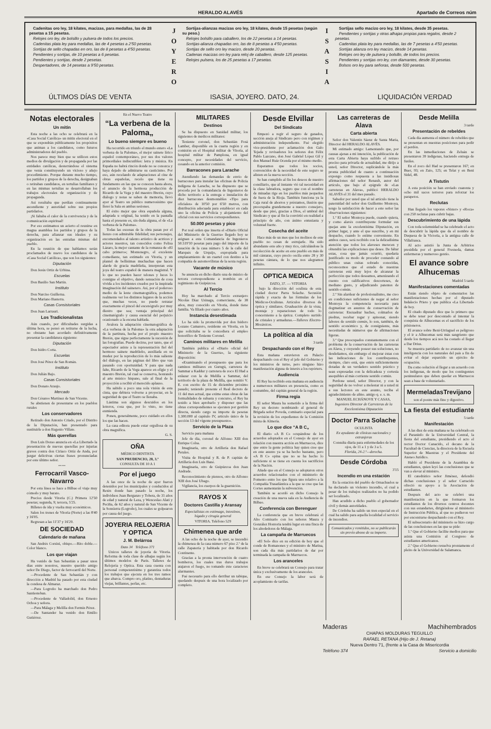HERALDO ALAVÉS Apartado de Correos núm
Cadenitas oro ley, 18 kilates, macizas, para medallas, las de 28 pesetas a 15 pesetas.
Relojes oro ley, de bolsillo y pulsera de todos los precios.
Cadenitas plata ley para medallas, las de 4 pesetas a 2'50 pesetas.
Sortijas de sello chapadas en oro, las de 8 pesetas a 4'50 pesetas.
Pendientes y sortijas, de 10 pesetas a 6 pesetas.
Pendientes y sortijas, desde 2 pesetas.
Despertadores, de 14 pesetas a 9'50 pesetas.
J
O
Y
E
R
O
Sortijas-alianzas macizas oro ley, 18 kilates, desde 15 pesetas (según su peso.)
Relojes bolsillo para caballero, los de 22 pesetas a 14 pesetas.
Sortijas-alianza chapadas oro, las de 8 pesetas a 4'50 pesetas.
Sortijas de sello oro ley macizo, desde 20 pesetas.
Cadenas macizas oro ley para reloj de caballero, desde 125 pesetas.
Relojes pulsera, los de 25 pesetas a 17 pesetas.
I
S
A
S
I
A
Sortijas sello macizo oro ley, 18 kilates, desde 35 pesetas.
Pendientes y sortijas y otras alhajas propias para regalos, desde 2 pesetas.
Cadenitas plata ley para medallas, las de 7 pesetas a 4'50 pesetas.
Sortijas alianza oro ley macizo, desde 14 pesetas.
Relojes oro ley de pulsera y bolsillo, de todos los precios.
Pendientes y sortijas oro ley, con diamantes, desde 30 pesetas.
Bolsos oro ley para señoras, desde 500 pesetas.
ÚLTIMOS DÍAS DE VENTA ISASIA, JOYERO. DATO, 24. LIQUIDACIÓN VERDAD
Notas electorales
Un mitin
Esta noche a las ocho se celebrará en la «Casa Social Católica» un mitin electoral en el que se expondrán públicamente los propósitos que animan a los candidatos, como futuros administradores del pueblo.
Nos parece muy bien que se utilicen estos medios de divulgación y de propaganda por las entidades católicas, desterrándose el sistema que venía constituyendo un vicioso y añejo procedimiento. Porque durante mucho tiempo, los partidos y grupos de la derecha, designaban o retiraban candidatos, en tertulias familiares y en las mismas tertulias se desarrollaban los trabajos electorales de organización y de propaganda.
Así resultaba que perdían continuamente ascendiente y autoridad sobre sus propios partidarios.
¡Si faltaba el calor de la convivencia y de la comunicación espiritual!
Por eso estimamos un acierto el reunirse en magna asamblea los partidos y grupos de la derecha, para afianzar sus ideales y su organización en las entrañas mismas del pueblo.
En la reunión de que hablamos serán proclamados de nuevo los candidatos de la «Casa Social Católica», que son los siguientes:
Diputación
Don Jesús Ortiz de Urbina.
Escuelas
Don Basilio San Martín.
Instituto
Don Narciso Guillerna.
Don Mariano Basterra.
Casas Consistoriales
Don Juan Larrauri.
Los Tradicionalistas
Aún cuando, por dificultades surgidas a última hora, se pensó en retirarse de la lucha, no obstante han acordado definitivamente presentar la candidatura siguiente:
Diputación
Don Isidro Corta.
Escuelas
Don José Pérez de San Román.
Instituto
Don Julián Bajo.
Casas Consistoriales
Don Donato Araujo.
Mercado
Don Césareo Martínez de San Vicente.
Se abstienen de presentarse en los pueblos rurales
Los conservadores
Retirado don Antonio Criado, por el Distrito de la Diputación, han presentado para sustituirle a don Eugenio Villate.
Más querellas
Don Luis Dorao anuncia en «La Libertad» la presentación de nuevas querellas por injurias graves contra don Ciriaco Ortíz de Anda, por juzgar delictivas ciertas frases pronunciadas por este último señor.
〰〰
Ferrocarril Vasco-Navarro
Por esta línea se hace a Bilbao el viaje muy cómodo y muy barato.
Precios desde Vitoria (C.) Primera 12'50 pesetas; segunda, 9; tercera, 5'25.
Billetes de ida y vuelta muy económicos.
Salen los trenes de Vitoria (Norte) a las 8'40 y 16'05.
Regresan a las 11'37 y 16'20.
DE SOCIEDAD
Calendario de mañana
San Andrés Corsini, obispo.—Rito doble.—Color blanco.
Los que viajan
Ha venido de San Sebastián a pasar unos días entre nosotros, nuestro querido amigo señor De Diego, factor de ferrocarril del Norte.
—Procedente de San Sebastián y con dirección a Madrid ha pasado por esta ciudad la condesa de Almaraz.
—Para Logroño ha marchado don Pedro Santiesteban.
—Procedente de Valladolid, don Ernesto Ochoa y señora.
—Para Málaga y Melilla don Fermín Pérez.
—De Santander ha venido don Emilio Gutiérrez.
En el Nuevo Teatro
“La verbena de la Paloma„
Lo bueno siempre es bueno
Ha recorrido en triunfo el mundo entero «La verbena de la Paloma», el mejor sainete lírico español contemporáneo, por sus dos valores primordiales indiscutibles: letra y música. En España no habrá rincón donde no se conozca y haya dejado de admirarse su casticismo. Por eso, aún recelando de adaptaciones al cine de obras españolas, recelo que tiene su fundamento en las que se conocen hasta ahora, el anuncio de la hermosa producción de Ricardo de la Vega y del maestro Bretón, cuyo diálogo y notas se saben de memoria, llevó ayer al Teatro un público numerosísimo que llenó la Sala en ambas sesiones.
El éxito mejor que obra española alguna, adaptada u original, ha tenido en la pantalla hasta el presente es, sin duda alguna, el de «La verbena de la Paloma».
Todas las escenas de la obra pasan por el lienzo con admirable fidelidad; sus personajes, encomendados al talento artístico de actrices y actores nuestros, tan conocidos como Felisa Lázaro, la mejor cantante de la romanza de «El cabo primero»; Montenegro, el excelente comediante, tan estimado en Vitoria, y un plantel de bellísimas muchachas que hacen alarde de gracia madrileña, interpretan esta joya del teatro español de manera magistral. Y lo que no pueden hacer telones y luces lo consigue el objetivo, dando sensación de cosa vivida a los incidentes creados por la inspirada imaginación del sainetero. Así, por el poderoso medio de la lente cinematográfica, podemos realmente ver los distintos lugares de la acción que, muchas veces, no puede retratar exactamente el pincel del escenógrafo por muy diestro que sea; ventaja principal del cinematógrafo y causa esencial del perjuicio ocasionado a la escena hablada.
Avalora la adaptación cinematográfica de «La verbena de la Paloma» la otra adaptación de la partitura, hecha por el propio maestro Bretón, que sigue perfectamente la sucesión de las fotografías. Puede decirse, por tanto, que el espectador asiste a la representación fiel del hermoso sainete madrileño, auxiliada en su mudez por la reproducción de lo más saliente del diálogo, en las páginas del libro que van pasando con oportunidad. Y para que nada falte, Ricardo de la Vega aparece en efigie y el maestro Bretón, tal cual se conserva, honrando al arte músico hispano, sale al final de la proyección a recibir el merecido aplauso.
Ha sabido a poco una sola visión de esta cinta, que debiera volverse a proyectar, en la seguridad de que el Teatro se llenaba.
Lástima son algunos descuidos en los letreros, cosa que, por lo visto, no tiene enmienda.
Ponen, generalmente, poco cuidado en ellos los que las hacen.
La casa editora puede estar orgullosa de su obra magnífica.
G. S.
OÑA
MÉDICO DENTISTA
SAN PRUDENCIO, 28, 3.º
CONSULTA DE 10 A 1
Por el juego
A las once de la noche de ayer fueron detenidos por los municipales y conducidos al Retén donde han pasado la noche, los individuos Juan Berganzo y Tobera, de 31 años de edad y natural de Leza, y Wenceslao Alati y Peciña, de 62 años y natural de San Vicente de la Sonsierra (Logroño), los cuales se golpearon por causa del juego.
JOYERIA RELOJERIA Y OPTICA
J. M. Belárroa
Dato 34 Teléfono 371
Unicos talleres de joyería de Vitoria. Reforma de toda clase de alhajas según los últimos modelos de París. Talleres de Relojería y Optica. Esta casa cuenta con personal competentísimo y garantiza todos los trabajos que ejecuta en los tres ramos que abarca. Compro oro, platino, dentaduras viejas, brillantes, perlas, etc.
MILITARES
Destinos
Se ha dispuesto en Sanidad militar, los siguientes de médicos militares:
Teniente coronel, don Sebastián Fosá Lamber, disponible en la cuarta región y en comisión en el Hospital militar de Vitoria, al hospital militar de Pamplona, en igual concepto, por necesidades del servicio, cesando en la anterior comisión.
Barracones para Larache
Atendiendo las demandas de envío de barracones para instalar las oficinas de Policía indígena de Larache, se ha dispuesto que se proceda por la comandancia de Ingenieros de dicho territorio a la entrega e instalación de diez barracones desmontables «Tipo para oficiales» de 10'50 por 6'50 metros, con distribución adecuada para establecer en cada uno la oficina de Policía y alojamiento del oficial con sus servicios correspondientes.
50.000 pesetas y pico
Por real orden que inserta el «Diario Oficial del Ministerio de la Guerra» llegado hoy se asignan a esta Comandancia de Ingenieros 50.519'10 pesetas para pago del importe de la tasación de la casa número 5 de la calle del Marqués de Urquijo, expropiada para emplazamiento de un cuartel con destino a la compañía de automovilistas de la sexta región.
Vacante de músico
Se anuncia en dicho diario una de músico de tercera correspondiente a trombón en el regimiento de Guipúzcoa.
Al Tercio
Hoy ha marchado al Tercio extranjero Nicolás Díaz Usinaga, comerciante, de 38 años, muy conocido en Vitoria, donde tiene familia. Va filiado por cuatro años.
Instancia desestimada
Lo ha sido la promovida por don Isidoro Lozano Camarero, residente en Vitoria, en la que solicitaba se le concediera el empleo honorífico de Teniente Coronel.
Caminos militares en Melilla
También publica el «Diario oficial del Ministerio de la Guerra», la siguiente disposición:
«Examinando el presupuesto que para los caminos militares en Gurugú, carretera de Sammar a Kaddur y carretera de zoco El Had a enlazar con la de Melilla a Sammar, del territorio de la plaza de Melilla, que remitió V. E. con escrito de 15 de diciembre próximo pasado; teniendo presente el Real decreto de 11 del mes actual, que exime estas obras de las formalidades de subasta y concurso, el Rey ha tenido a bien aprobarlo y disponer que las obras correspondientes se ejecuten por gestión directa, siendo cargo su importe de pesetas 1.300.000 al capítulo IV, artículo único de la sección 13 del vigente presupuesto».
Servicio de la Plaza
Servicio para mañana
Jefe de día, coronel de Alfonso XIII don Enrique Colsa.
Imaginaria, otro de Artillería don Rafael Perales.
Visita de Hospital y R. de P. capitán de Artillería don Luis Bané.
Imaginaria, otro de Guipúzcoa don Juan Andrade.
Reconocimiento de piensos, otro de Alfonso XIII don José Ubago.
Vigilancia, los cuerpos de la guarnición.
RAYOS X
Doctores Castilla y Aransay
Especialistas en estómago, intestinos, hígado y cirugía general
VITORIA. Teléfono 529
Chimenea que arde
A las ocho de la noche de ayer, se incendió la chimenea de la casa número 67 piso 2.º de la calle Zapatería y habitada por don Ricardo Continente.
Gracias a la pronta intervención de cuatro bomberos, los cuales tras duros trabajos atajaron el fuego, no tomando éste caracteres alarmantes.
Fué necesario para ello derribar un tabique, quedando después de una hora localizado por completo.
Desde Elvillar
Del Sindicato
Empezó a regir el seguro de ganados, sección aneja al Sindicato pero con régimen y administración independiente. Fué elegido vice-presidente por aclamación don Galo Tejada y revisadores los señores don Félix Pablo Lazcano, don José Gabriel López Gil y don Manuel Ruiz Ocenda por el mismo medio.
Esperamos que todos los socios, convencidos de la necesidad de este seguro se alisten en la nueva sección.
Se han cumplido al fin los deseos de nuestro consiliario, que al instante vió tal necesidad en la clase labradora, seguro que con el nombre de minadas rige en los pueblos más pequeños de fuera de la Rioja. También funciona ya la Caja rural de ahorros y préstamos, ilusión que preocupaba grandemente a nuestro consejero, desde que pisó, gracias a Dios, el umbral del Sindicato y que al fin la convirtió en realidad a principio de año, con ánimo entusiasta y voluntad fuerte.
Cosecha del aceite
Hace más de un mes que los molinos de este pueblo no cesan de estrujarle. Ha sido abundante este año y muy rico, calculándose la recolección de aceite en este pueblo en más de mil cántaras, cuyo precio oscila entre 28 y 30 pesetas cántara, de lo que nos alegramos infinito.
OPTICA MEDICA
DATO, 37. — VITORIA
bajo la dirección del oculista de esta ciudad doctor Parra Solache. Secusión rápida y exacta de las fórmulas de los Médicos-Oculistas. Artículos diversos de óptica y similares. Graduación de la vista, montaje y reparaciones de todo lo concerniente a la óptica. Completo surtido de cristales y armaduras.—Talleres Electro-Mecánicos.
La política al día
3 tarde
Despachando con el Rey
Esta mañana estuvieron en Palacio despachando con el Rey el jefe del Gobierno y los ministros de turno, pero ninguno hizo manifestación alguna de interés a los repórters.
Audiencia
El Rey ha recibido esta mañana en audiencia a numerosos militares en presencia, como es costumbre, del capitán general de la región.
Firma regia
El señor Maura ha sometido a la firma del Rey un decreto nombrando al general de Brigada señor Poveda, comisario especial para la revisión de los expedientes de la Comisión mixta de Almería.
Lo que dice “A B C„
El diario «A B C» ocupándose de los acuerdos adoptados en el Consejo de ayer en relación con nuestra acción en Marruecos, dice que entre la gente política hay quien cree que en este asunto ya se ha hecho bastante, pero «A B C» opina que no se ha hecho lo suficiente si se tiene en cuenta los sacrificios de la Nación.
Añade que en el Consejo se adoptaron otros acuerdos relacionados con el ministerio de Fomento entre los que figura uno relativo a la Compañía Trasatlántica a la que se cree que las Cortes aumentarán la subvención.
También se acordó en dicho Consejo la creación de una nueva sala en la Audiencia de Bilbao.
Conferencia con Berenguer
La conferencia que en breve celebrará el Alto Comisario con los señores Maura y González Hontoria tendrá lugar en una finca de los alrededores de Málaga.
La campaña de Marruecos
«El Sol» dice en su edición de hoy que el conde de Romanones y el ministro de Marina, son cada día más partidarios de dar por terminada la campaña de Marruecos.
Los aranceles
En breve se celebrará un Consejo para tratar única y exclusivamente de los aranceles.
En ese Consejo la labor será de acoplamiento de tarifas.
Las carreteras de Alava
Carta abierta
Señor don Valentín Sáenz de Santa María, Director del HERALDO ALAVÉS.
Mi estimado amigo: Lamentando que, por causas ajenas a mi intención, la publicación de esta Carta Abierta haya sufrido el retraso preciso para privarla de actualidad, me dirijo a usted, señor Director, suplicándole la más pronta publicidad de cuanto a continuación expongo como respuesta a las insidiosas afirmaciones del señor Renault, autor del artículo, que bajo el epígrafe de «Las carreteras en Alava», publicó HERALDO ALAVÉS el 31 del mes pasado.
Sabedor por usted que el tal artículo tiene la paternidad del señor don Guillermo Montoya, tengo la satisfacción de hacer a este señor las observaciones siguientes:
1.ª El señor Montoya puede, cuando quiera, y como alavés contribuyente formular sus quejas ante la excelentísima Diputación, en primer lugar, y ante el que suscribe, y en mi despacho, cuando lo estime conveniente. En ambos casos, será recibido con la delicadísima atención que todos los alaveses merecen y obtendrá las explicaciones que desee. De faltar estas, cosa que jamás ocurrió, quedaría justificado su modo de proceder contando al público unas cuitas sobrado conocidas, reconocemos que el estado de nuestras carreteras está muy lejos de alcanzar la perfección que todos deseamos, amenizando el cuento con calificativos descorteses, de mediano gusto, y adjudicando patentes de sentido común.
2.ª Sin alardear de profesionalismo, me creo en condiciones suficientes de negar al señor Montoya la competencia necesaria para dogmatizar en asuntos de conservación de carreteras: Encuadrar baches, colmarlos de piedras, recebar regar y apisonar, siendo labores de sentido común, lo son, también, de sentido económico y, de consiguiente, más necesitadas de números que de afirmaciones ligeras.
3.ª Que preocupados constantemente con el problema de la conservación de las carreteras en Alava, y creyendo poseer sus soluciones, no desdeñamos, sin embargo el mejorar éstas con las indicaciones de los contribuyentes, siempre, claro está, que estén suficientemente dotadas de un verdadero sentido práctico y sean expresadas con la delicadeza y cortesía asequibles al más corriente sentido común.
Perdone usted, señor Director, y con la seguridad de no volver a molestar ni a usted ni a sus lectores en este asunto, reciba el agradecimiento de afmo. amigo q. e. s. m.
MANUEL ECHÁNOVE Y CASAS,
Ingeniero Director de Carreteras de la Excelentísima Diputación
Doctor Parra Solache
OCULISTA
Ex ayudante de clínicas nacionales y extranjeras
Consulta diaria para enfermedades de los ojos, de 11 a 1 y de 3 a 5.
Florida, 24-2.º—derecha.
Desde Córdoba
3'15
Incendio en una estación
En la estación del pueblo de Ornachuelos se ha declarado un violento incendio, el cual a pesar de los trabajos realizados no ha podido ser localizado.
Han acudido a dicho pueblo el gobernador civil y demás autoridades.
De Córdoba ha salido un tren especial en el cual ha salido para aquella localidad el servicio de incendios.
Comunicados y remitidos, no se publicarán sin previo abono de su importe.
Desde Melilla
3 tarde
Presentación de rebeldes
Cada día aumenta el número de rebeldes que se presentan en nuestras posiciones para pedir el perdón.
En las inmediaciones de Zeluán se presentaron 39 indígenas, haciendo entrega de fusiles.
En el zoco del Had se presentaron 167; en Buer, 93; en Zaio, 125; en Telat y en Beni Sidel, 48.
A Tistutin
A esta posición se han enviado cuarenta y ocho mil sacos terreros para reforzar los parapetos.
Reclutas
Han llegado los vapores «Sister» y «Roca» con 250 reclutas para cubrir bajas.
Descubrimiento de una lápida
Con toda solemnidad se ha celebrado el acto de descubrir la lápida que da el nombre de Duquesa de la Victoria, a la antigua calle de Villafranca.
Al acto asistió la Junta de Arbitrios presidida por el general Fresneda, damas enfermeras y numeroso gentío.
El avance sobre Alhucemas
Madrid 5 tarde
Manifestaciones comentadas
Están siendo objeto de comentarios las manifestaciones hechas por el diputado Indalecio Prieto y que publica «La Libertad» de hoy.
El citado diputado dice que lo primero que se debe tener por descontado al intentar la conquista de Alhucemas es el sacrificio de los prisioneros.
El avance sobre Beni-Urriaguel es peligroso y el ir a Alhucemas será más sangriento que desde los tiempos acá nos ha costado el llegar a Dar Drius.
Se muestra partidario de no avanzar sin una inteligencia con los naturales del país a fin de evitar el dejar esparcido un ejército de ocupación.
Da como solución el llegar a un acuerdo con los indígenas, de modo que los contingentes peninsulares que deben quedar en Marruecos sean a base de voluntariado.
MermeladasTrevijano
son el postre más fino y digestivo.
La fiesta del estudiante
5 tarde
Manifestación
A las diez de esta mañana se ha celebrado en el Paraninfo de la Universidad Central, la fiesta del estudiante, presidiendo el acto el rector Doctor Canacido, el decano de la Facultad de Ciencias, la directora de la Escuela Superior de Maestras y el Presidente del Ateneo Jurídico.
Habló el Presidente de la Asamblea de estudiantes, quien leyó las conclusiones que se van a elevar al ministro.
El catedrático señor Jiménez, defendió dichas conclusiones y el señor Carracido ofreció su apoyo a la Asociación de estudiantes.
Después del acto se celebró una manifestación en la que formaron los estudiantes de los diversos centros docentes con sus estandartes, dirigiéndose al ministerio de Instrucción Pública, al que no pudieron ver por encontrarse despachando con el Rey.
El subsecretario del ministerio se hizo cargo de las conclusiones en las que se pide:
1.º Que el Gobierno facilite medios para que asista una Comisión al Congreso de estudiantes americanos.
2.º Que el Gobierno resuelva prontamente el pleito de la Universidad de Salamanca.
Maderas Machihembrados
CHAPAS MOLDURAS TEGUILLO
RAFAEL RETANA (Hijo de J. Retana)
Nueva Dentro 71, (frente a la Casa de Misericordia
Teléfono 374 Servicio a domicilio